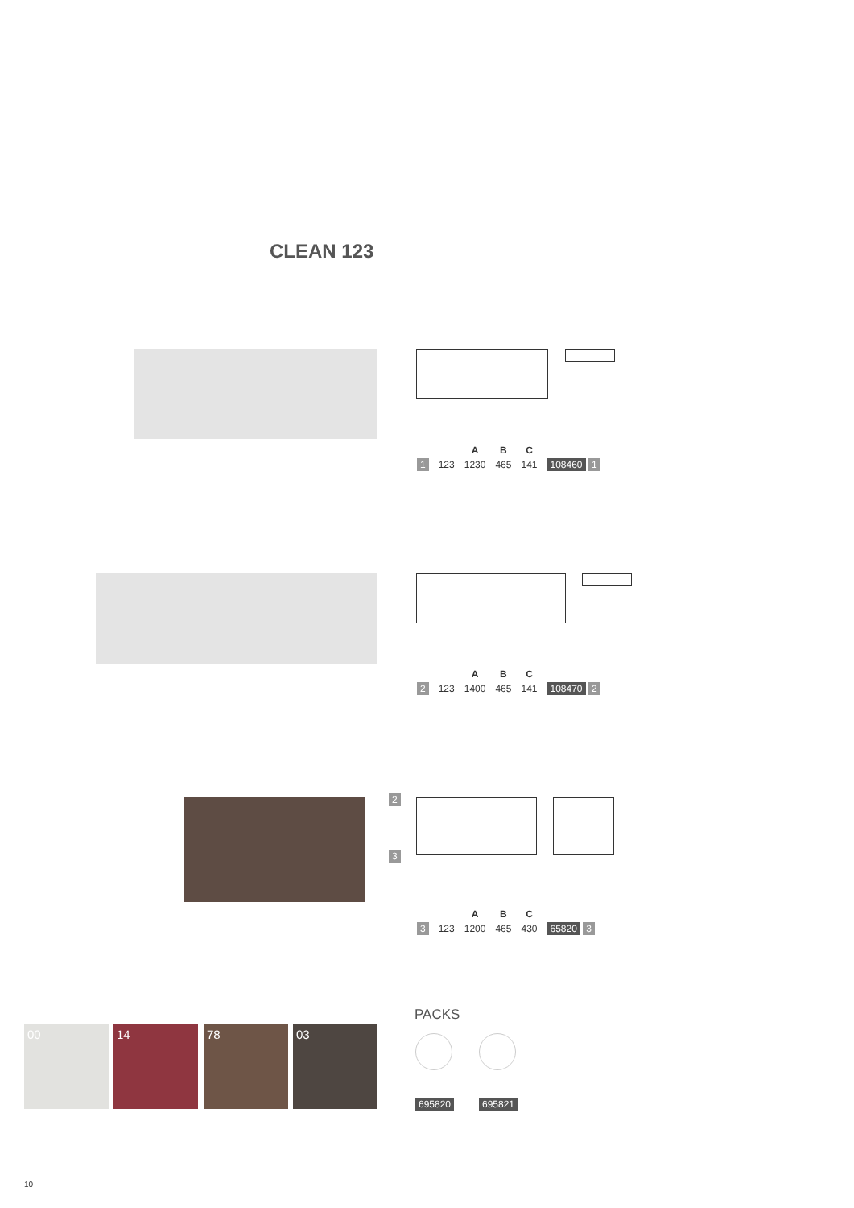CLEAN 123
| | | A | B | C | |
| 1 | 123 | 1230 | 465 | 141 | 108460 1 |
| | | A | B | C | |
| 2 | 123 | 1400 | 465 | 141 | 108470 2 |
2
3
| | | A | B | C | |
| 3 | 123 | 1200 | 465 | 430 | 65820 3 |
00 14 78 03
PACKS
695820 695821
10